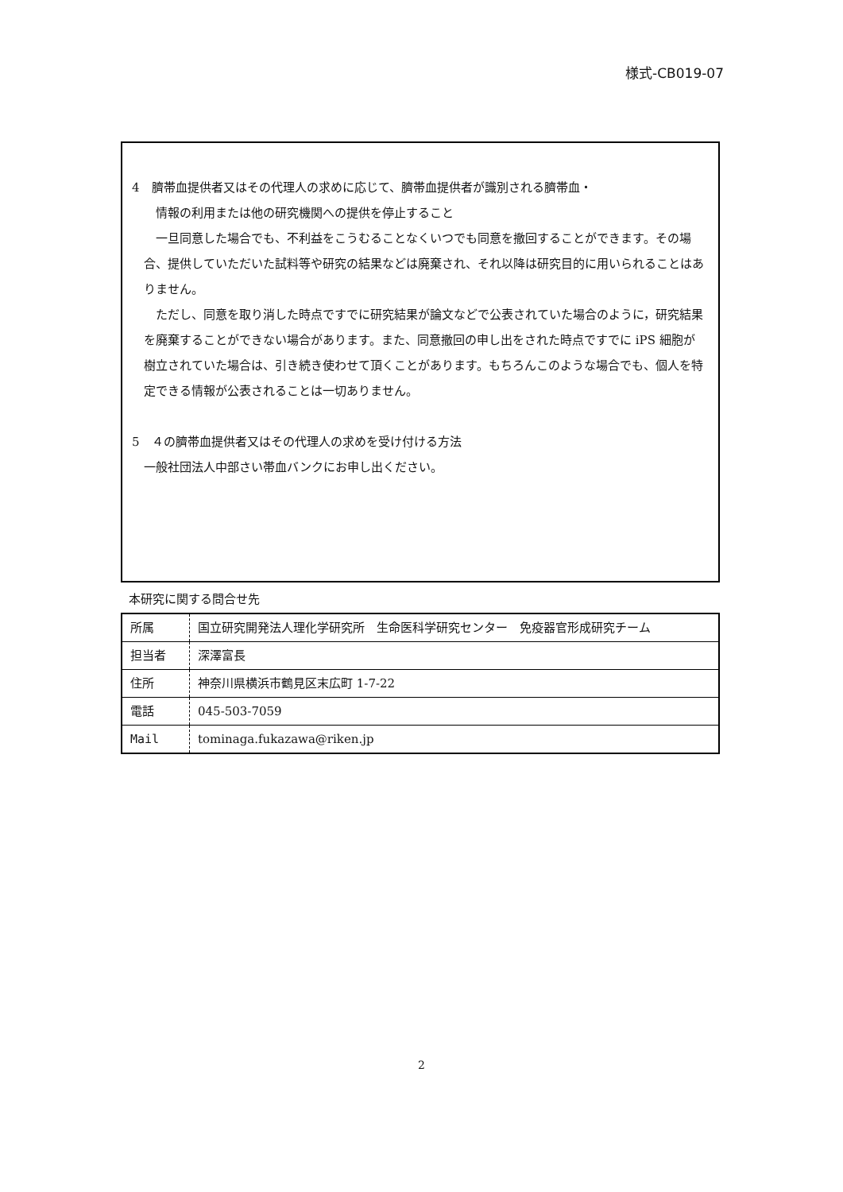様式-CB019-07
4　臍帯血提供者又はその代理人の求めに応じて、臍帯血提供者が識別される臍帯血・
情報の利用または他の研究機関への提供を停止すること
　一旦同意した場合でも、不利益をこうむることなくいつでも同意を撤回することができます。その場合、提供していただいた試料等や研究の結果などは廃棄され、それ以降は研究目的に用いられることはありません。
　ただし、同意を取り消した時点ですでに研究結果が論文などで公表されていた場合のように，研究結果を廃棄することができない場合があります。また、同意撤回の申し出をされた時点ですでに iPS 細胞が樹立されていた場合は、引き続き使わせて頂くことがあります。もちろんこのような場合でも、個人を特定できる情報が公表されることは一切ありません。
5　４の臍帯血提供者又はその代理人の求めを受け付ける方法
一般社団法人中部さい帯血バンクにお申し出ください。
本研究に関する問合せ先
| 所属 | 国立研究開発法人理化学研究所 生命医科学研究センター 免疫器官形成研究チーム |
| 担当者 | 深澤富長 |
| 住所 | 神奈川県横浜市鶴見区末広町 1-7-22 |
| 電話 | 045-503-7059 |
| Mail | tominaga.fukazawa@riken.jp |
2